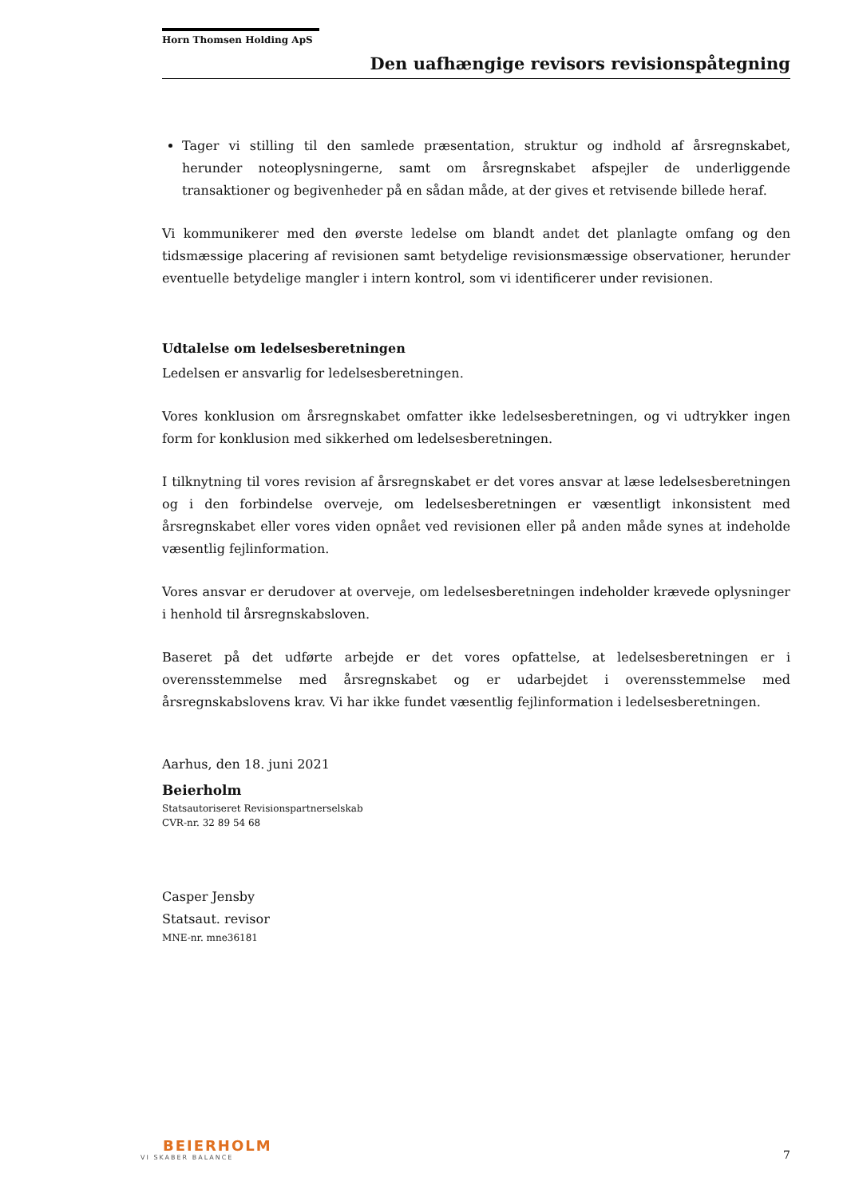Horn Thomsen Holding ApS
Den uafhængige revisors revisionspåtegning
Tager vi stilling til den samlede præsentation, struktur og indhold af årsregnskabet, herunder noteoplysningerne, samt om årsregnskabet afspejler de underliggende transaktioner og begivenheder på en sådan måde, at der gives et retvisende billede heraf.
Vi kommunikerer med den øverste ledelse om blandt andet det planlagte omfang og den tidsmæssige placering af revisionen samt betydelige revisionsmæssige observationer, herunder eventuelle betydelige mangler i intern kontrol, som vi identificerer under revisionen.
Udtalelse om ledelsesberetningen
Ledelsen er ansvarlig for ledelsesberetningen.
Vores konklusion om årsregnskabet omfatter ikke ledelsesberetningen, og vi udtrykker ingen form for konklusion med sikkerhed om ledelsesberetningen.
I tilknytning til vores revision af årsregnskabet er det vores ansvar at læse ledelsesberetningen og i den forbindelse overveje, om ledelsesberetningen er væsentligt inkonsistent med årsregnskabet eller vores viden opnået ved revisionen eller på anden måde synes at indeholde væsentlig fejlinformation.
Vores ansvar er derudover at overveje, om ledelsesberetningen indeholder krævede oplysninger i henhold til årsregnskabsloven.
Baseret på det udførte arbejde er det vores opfattelse, at ledelsesberetningen er i overensstemmelse med årsregnskabet og er udarbejdet i overensstemmelse med årsregnskabslovens krav. Vi har ikke fundet væsentlig fejlinformation i ledelsesberetningen.
Aarhus, den 18. juni 2021
Beierholm
Statsautoriseret Revisionspartnerselskab
CVR-nr. 32 89 54 68
Casper Jensby
Statsaut. revisor
MNE-nr. mne36181
BEIERHOLM
VI SKABER BALANCE
7